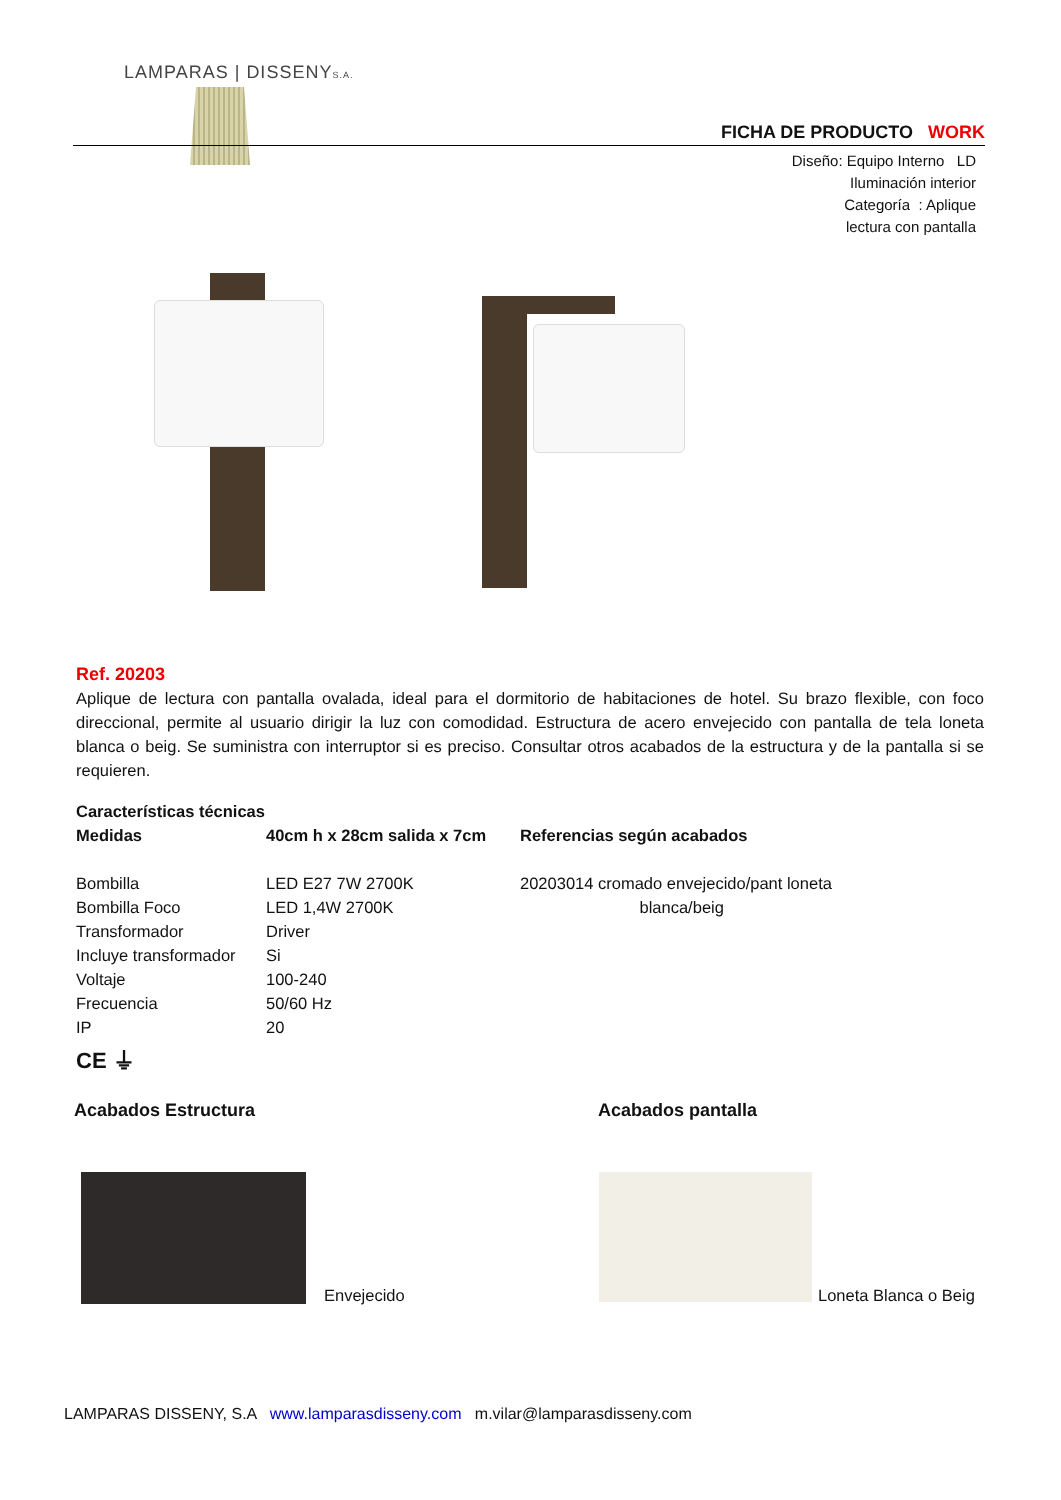LAMPARAS | DISSENYS.A.
FICHA DE PRODUCTO WORK
Diseño: Equipo Interno LD
Iluminación interior
Categoría : Aplique
lectura con pantalla
Ref. 20203
Aplique de lectura con pantalla ovalada, ideal para el dormitorio de habitaciones de hotel. Su brazo flexible, con foco direccional, permite al usuario dirigir la luz con comodidad. Estructura de acero envejecido con pantalla de tela loneta blanca o beig. Se suministra con interruptor si es preciso. Consultar otros acabados de la estructura y de la pantalla si se requieren.
| Características técnicas | | |
| --- | --- | --- |
| Medidas | 40cm h x 28cm salida x 7cm | Referencias según acabados |
| Bombilla | LED E27 7W 2700K | 20203014 cromado envejecido/pant loneta |
| Bombilla Foco | LED 1,4W 2700K | blanca/beig |
| Transformador | Driver | |
| Incluye transformador | Si | |
| Voltaje | 100-240 | |
| Frecuencia | 50/60 Hz | |
| IP | 20 | |
| CE ⏚ | | |
Acabados Estructura Acabados pantalla
Envejecido Loneta Blanca o Beig
LAMPARAS DISSENY, S.A www.lamparasdisseny.com m.vilar@lamparasdisseny.com